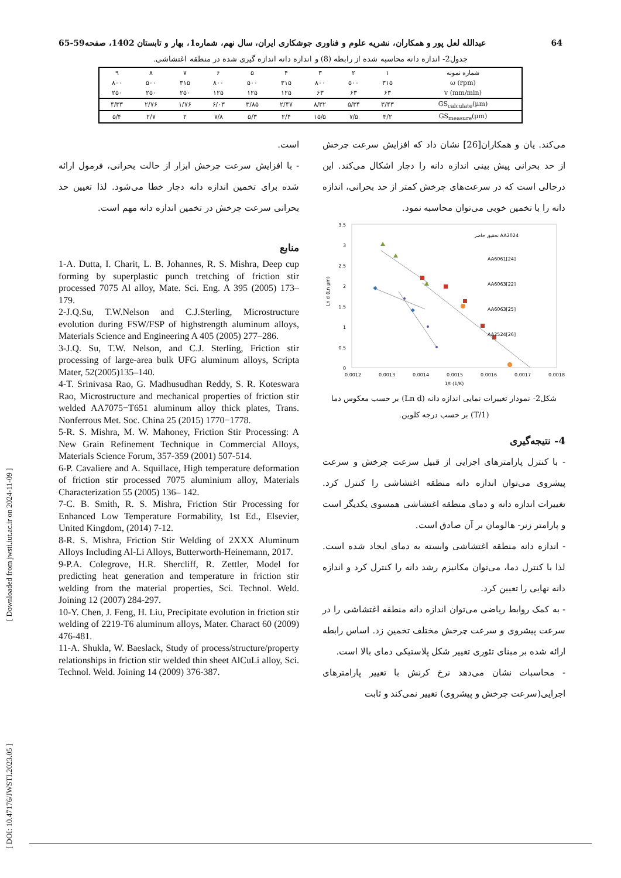عبدالله لعل پور و همکاران، نشریه علوم و فناوری جوشکاری ایران، سال نهم، شماره1، بهار و تابستان 1402، صفحه59-65 64
جدول2- اندازه دانه محاسبه شده از رابطه (8) و اندازه دانه اندازه گیری شده در منطقه اغتشاشی.
| شماره نمونه | ۱ | ۲ | ۳ | ۴ | ۵ | ۶ | ۷ | ۸ | ۹ |
| ω (rpm) | ۳۱۵ | ۵۰۰ | ۸۰۰ | ۳۱۵ | ۵۰۰ | ۸۰۰ | ۳۱۵ | ۵۰۰ | ۸۰۰ |
| v (mm/min) | ۶۳ | ۶۳ | ۶۳ | ۱۲۵ | ۱۲۵ | ۱۲۵ | ۲۵۰ | ۲۵۰ | ۲۵۰ |
| GS<sub>calculate</sub>(μm) | ۳/۴۳ | ۵/۳۴ | ۸/۳۲ | ۲/۴۷ | ۳/۸۵ | ۶/۰۳ | ۱/۷۶ | ۲/۷۶ | ۴/۳۳ |
| GS<sub>measure</sub>(μm) | ۴/۲ | ۷/۵ | ۱۵/۵ | ۲/۴ | ۵/۳ | ۷/۸ | ۲ | ۲/۷ | ۵/۴ |
می‌کند. یان و همکاران[26] نشان داد که افزایش سرعت چرخش از حد بحرانی پیش بینی اندازه دانه را دچار اشکال می‌کند. این درحالی است که در سرعت‌های چرخش کمتر از حد بحرانی، اندازه دانه را با تخمین خوبی می‌توان محاسبه نمود.
3.5
3
2.5
2
1.5
1
0.5
0
0.0012
0.0013
0.0014
0.0015
0.0016
0.0017
0.0018
1/t (1/K)
Ln d (Ln μm)
تحقیق حاضر AA2024
AA6061[24]
AA6063[22]
AA6063[25]
AA2524[26]
شکل2- نمودار تغییرات نمایی اندازه دانه (Ln d) بر حسب معکوس دما (1/T) بر حسب درجه کلوین.
4- نتیجه‌گیری
- با کنترل پارامترهای اجرایی از قبیل سرعت چرخش و سرعت پیشروی می‌توان اندازه دانه منطقه اغتشاشی را کنترل کرد. تغییرات اندازه دانه و دمای منطقه اغتشاشی همسوی یکدیگر است و پارامتر زنر- هالومان بر آن صادق است.
- اندازه دانه منطقه اغتشاشی وابسته به دمای ایجاد شده است. لذا با کنترل دما، می‌توان مکانیزم رشد دانه را کنترل کرد و اندازه دانه نهایی را تعیین کرد.
- به کمک روابط ریاضی می‌توان اندازه دانه منطقه اغتشاشی را در سرعت پیشروی و سرعت چرخش مختلف تخمین زد. اساس رابطه ارائه شده بر مبنای تئوری تغییر شکل پلاستیکی دمای بالا است.
- محاسبات نشان می‌دهد نرخ کرنش با تغییر پارامترهای اجرایی(سرعت چرخش و پیشروی) تغییر نمی‌کند و ثابت
است.
- با افزایش سرعت چرخش ابزار از حالت بحرانی، فرمول ارائه شده برای تخمین اندازه دانه دچار خطا می‌شود. لذا تعیین حد بحرانی سرعت چرخش در تخمین اندازه دانه مهم است.
منابع
1-A. Dutta, I. Charit, L. B. Johannes, R. S. Mishra, Deep cup forming by superplastic punch tretching of friction stir processed 7075 Al alloy, Mate. Sci. Eng. A 395 (2005) 173–179.
2-J.Q.Su, T.W.Nelson and C.J.Sterling, Microstructure evolution during FSW/FSP of highstrength aluminum alloys, Materials Science and Engineering A 405 (2005) 277–286.
3-J.Q. Su, T.W. Nelson, and C.J. Sterling, Friction stir processing of large-area bulk UFG aluminum alloys, Scripta Mater, 52(2005)135–140.
4-T. Srinivasa Rao, G. Madhusudhan Reddy, S. R. Koteswara Rao, Microstructure and mechanical properties of friction stir welded AA7075−T651 aluminum alloy thick plates, Trans. Nonferrous Met. Soc. China 25 (2015) 1770−1778.
5-R. S. Mishra, M. W. Mahoney, Friction Stir Processing: A New Grain Refinement Technique in Commercial Alloys, Materials Science Forum, 357-359 (2001) 507-514.
6-P. Cavaliere and A. Squillace, High temperature deformation of friction stir processed 7075 aluminium alloy, Materials Characterization 55 (2005) 136– 142.
7-C. B. Smith, R. S. Mishra, Friction Stir Processing for Enhanced Low Temperature Formability, 1st Ed., Elsevier, United Kingdom, (2014) 7-12.
8-R. S. Mishra, Friction Stir Welding of 2XXX Aluminum Alloys Including Al-Li Alloys, Butterworth-Heinemann, 2017.
9-P.A. Colegrove, H.R. Shercliff, R. Zettler, Model for predicting heat generation and temperature in friction stir welding from the material properties, Sci. Technol. Weld. Joining 12 (2007) 284-297.
10-Y. Chen, J. Feng, H. Liu, Precipitate evolution in friction stir welding of 2219-T6 aluminum alloys, Mater. Charact 60 (2009) 476-481.
11-A. Shukla, W. Baeslack, Study of process/structure/property relationships in friction stir welded thin sheet AlCuLi alloy, Sci. Technol. Weld. Joining 14 (2009) 376-387.
[ DOI: 10.47176/JWSTI.2023.05 ] [ Downloaded from jwsti.iut.ac.ir on 2024-11-09 ]